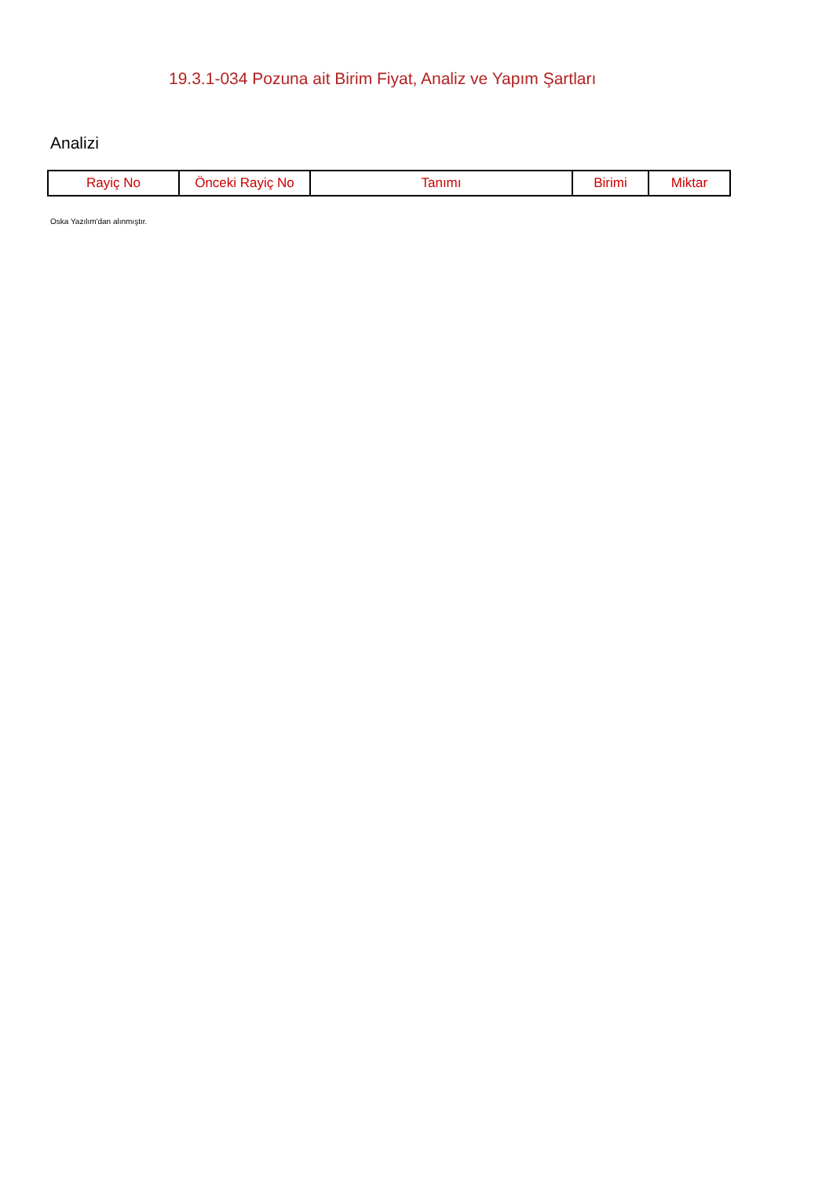19.3.1-034 Pozuna ait Birim Fiyat, Analiz ve Yapım Şartları
Analizi
| Rayiç No | Önceki Rayiç No | Tanımı | Birimi | Miktar |
| --- | --- | --- | --- | --- |
Oska Yazılım'dan alınmıştır.